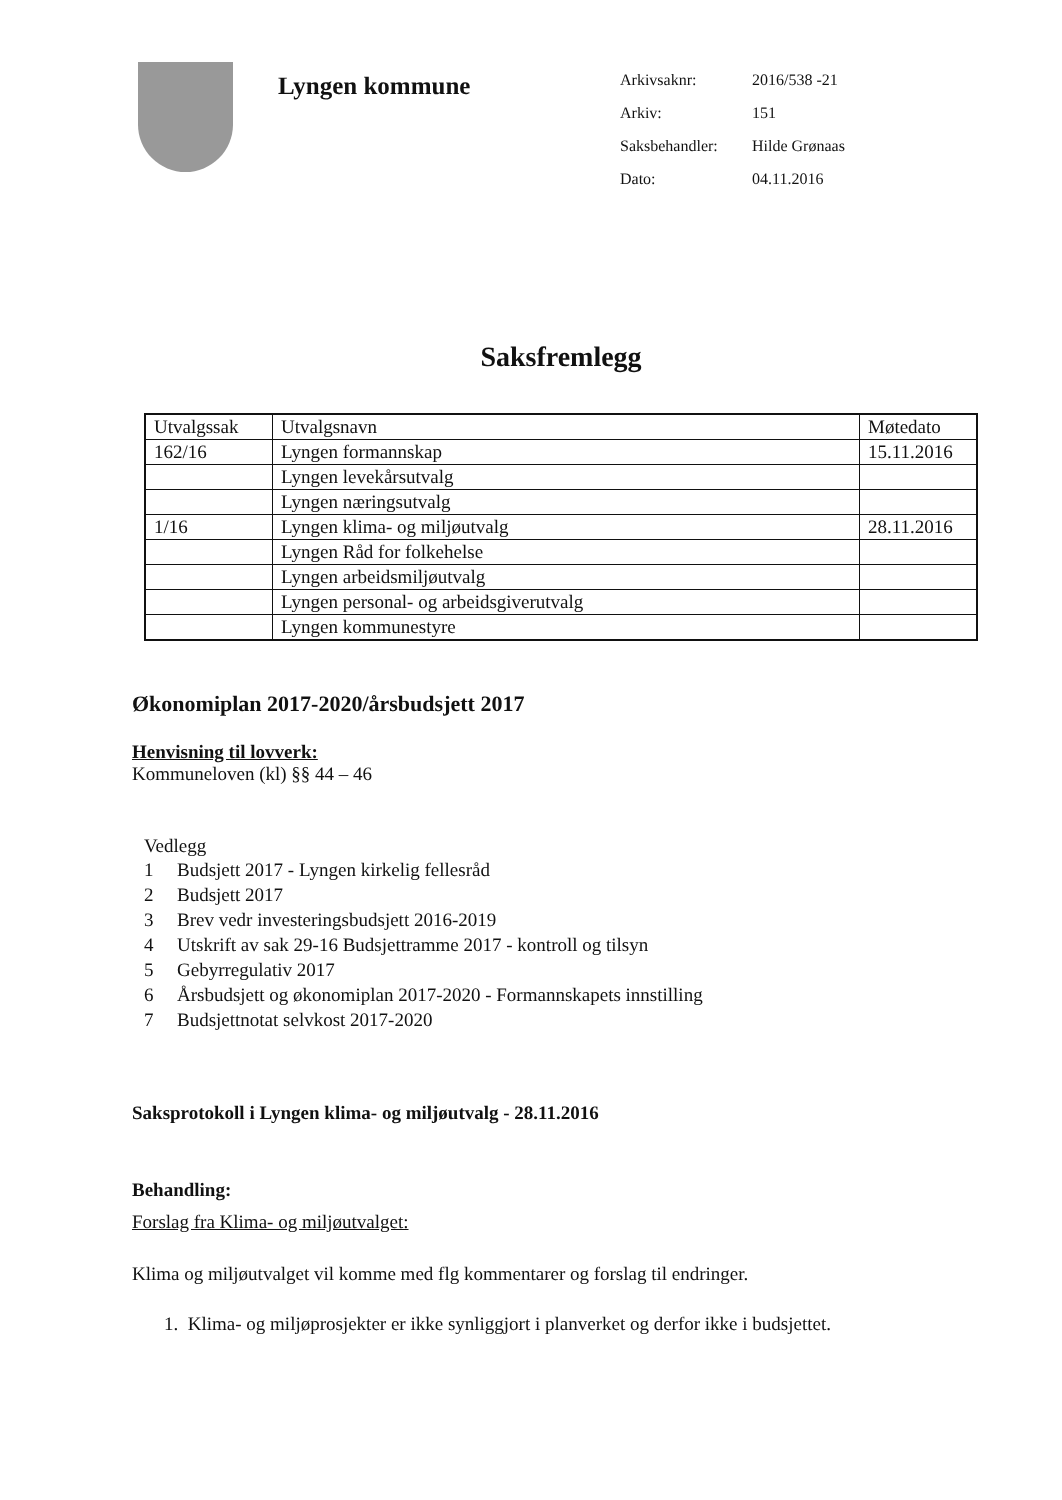Lyngen kommune
| Arkivsaknr: | 2016/538 -21 |
| Arkiv: | 151 |
| Saksbehandler: | Hilde Grønaas |
| Dato: | 04.11.2016 |
Saksfremlegg
| Utvalgssak | Utvalgsnavn | Møtedato |
| --- | --- | --- |
| 162/16 | Lyngen formannskap | 15.11.2016 |
| | Lyngen levekårsutvalg | |
| | Lyngen næringsutvalg | |
| 1/16 | Lyngen klima- og miljøutvalg | 28.11.2016 |
| | Lyngen Råd for folkehelse | |
| | Lyngen arbeidsmiljøutvalg | |
| | Lyngen personal- og arbeidsgiverutvalg | |
| | Lyngen kommunestyre | |
Økonomiplan 2017-2020/årsbudsjett 2017
Henvisning til lovverk:
Kommuneloven (kl) §§ 44 – 46
Vedlegg
1 Budsjett 2017 - Lyngen kirkelig fellesråd
2 Budsjett 2017
3 Brev vedr investeringsbudsjett 2016-2019
4 Utskrift av sak 29-16 Budsjettramme 2017 - kontroll og tilsyn
5 Gebyrregulativ 2017
6 Årsbudsjett og økonomiplan 2017-2020 - Formannskapets innstilling
7 Budsjettnotat selvkost 2017-2020
Saksprotokoll i Lyngen klima- og miljøutvalg - 28.11.2016
Behandling:
Forslag fra Klima- og miljøutvalget:
Klima og miljøutvalget vil komme med flg kommentarer og forslag til endringer.
1. Klima- og miljøprosjekter er ikke synliggjort i planverket og derfor ikke i budsjettet.